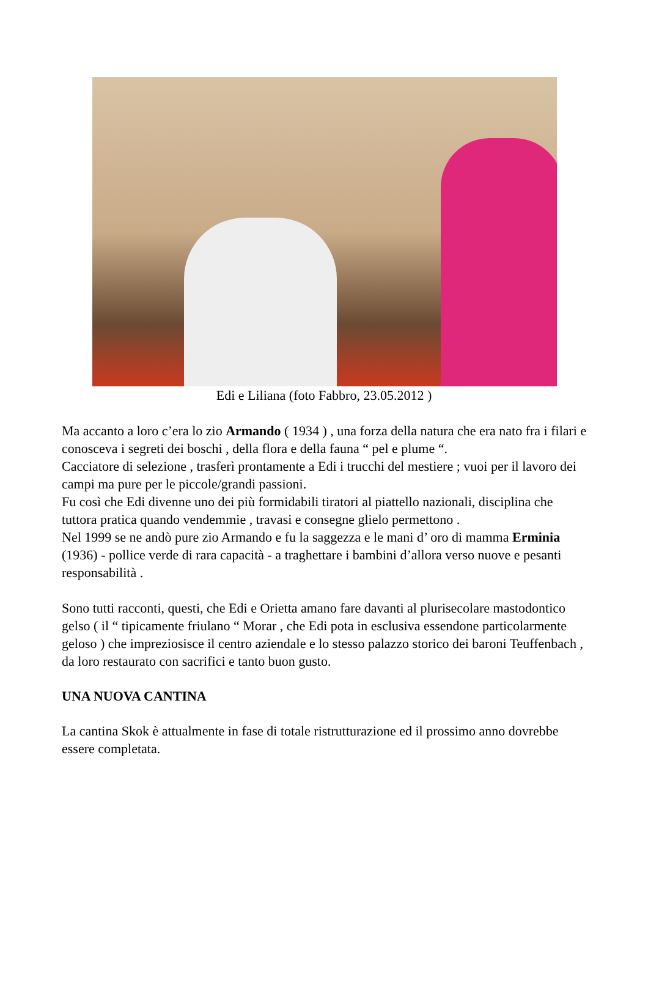Edi e Liliana (foto Fabbro, 23.05.2012 )
Ma accanto a loro c’era lo zio Armando ( 1934 ) , una forza della natura che era nato fra i filari e conosceva i segreti dei boschi , della flora e della fauna “ pel e plume “.
Cacciatore di selezione , trasferì prontamente a Edi i trucchi del mestiere ; vuoi per il lavoro dei campi ma pure per le piccole/grandi passioni.
Fu così che Edi divenne uno dei più formidabili tiratori al piattello nazionali, disciplina che tuttora pratica quando vendemmie , travasi e consegne glielo permettono .
Nel 1999 se ne andò pure zio Armando e fu la saggezza e le mani d’ oro di mamma Erminia (1936) - pollice verde di rara capacità - a traghettare i bambini d’allora verso nuove e pesanti responsabilità .
Sono tutti racconti, questi, che Edi e Orietta amano fare davanti al plurisecolare mastodontico gelso ( il “ tipicamente friulano “ Morar , che Edi pota in esclusiva essendone particolarmente geloso ) che impreziosisce il centro aziendale e lo stesso palazzo storico dei baroni Teuffenbach , da loro restaurato con sacrifici e tanto buon gusto.
UNA NUOVA CANTINA
La cantina Skok è attualmente in fase di totale ristrutturazione ed il prossimo anno dovrebbe essere completata.